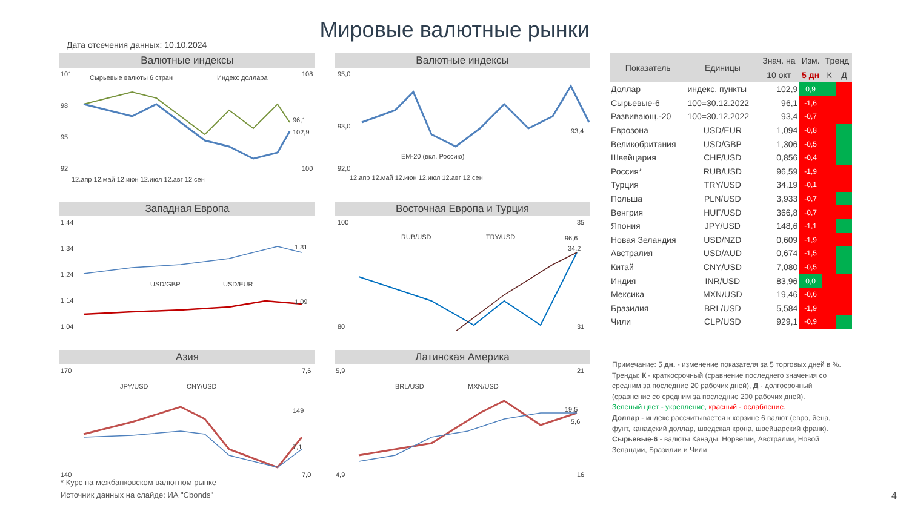Мировые валютные рынки
Дата отсечения данных: 10.10.2024
Валютные индексы
101
98
95
92
108
100
Сырьевые валюты 6 стран
Индекс доллара
96,1
102,9
12.апр 12.май 12.июн 12.июл 12.авг 12.сен
Валютные индексы
95,0
93,0
92,0
93,4
EM-20 (вкл. Россию)
12.апр 12.май 12.июн 12.июл 12.авг 12.сен
Западная Европа
1,44
1,34
1,24
1,14
1,04
1,31
1,09
USD/GBP
USD/EUR
Восточная Европа и Турция
100
80
35
31
RUB/USD
TRY/USD
96,6
34,2
Азия
170
140
7,6
7,0
JPY/USD
CNY/USD
149
7,1
Латинская Америка
5,9
4,9
21
16
BRL/USD
MXN/USD
19,5
5,6
| Показатель | Единицы | Знач. на | Изм. | Тренд | |
| --- | --- | --- | --- | --- | --- |
| | | 10 окт | 5 дн | К | Д |
| Доллар | индекс. пункты | 102,9 | 0,9 | | |
| Сырьевые-6 | 100=30.12.2022 | 96,1 | -1,6 | | |
| Развивающ.-20 | 100=30.12.2022 | 93,4 | -0,7 | | |
| Еврозона | USD/EUR | 1,094 | -0,8 | | |
| Великобритания | USD/GBP | 1,306 | -0,5 | | |
| Швейцария | CHF/USD | 0,856 | -0,4 | | |
| Россия* | RUB/USD | 96,59 | -1,9 | | |
| Турция | TRY/USD | 34,19 | -0,1 | | |
| Польша | PLN/USD | 3,933 | -0,7 | | |
| Венгрия | HUF/USD | 366,8 | -0,7 | | |
| Япония | JPY/USD | 148,6 | -1,1 | | |
| Новая Зеландия | USD/NZD | 0,609 | -1,9 | | |
| Австралия | USD/AUD | 0,674 | -1,5 | | |
| Китай | CNY/USD | 7,080 | -0,5 | | |
| Индия | INR/USD | 83,96 | 0,0 | | |
| Мексика | MXN/USD | 19,46 | -0,6 | | |
| Бразилия | BRL/USD | 5,584 | -1,9 | | |
| Чили | CLP/USD | 929,1 | -0,9 | | |
Примечание: 5 дн. - изменение показателя за 5 торговых дней в %. Тренды: К - краткосрочный (сравнение последнего значения со средним за последние 20 рабочих дней), Д - долгосрочный (сравнение со средним за последние 200 рабочих дней).
Зеленый цвет - укрепление, красный - ослабление.
Доллар - индекс рассчитывается к корзине 6 валют (евро, йена, фунт, канадский доллар, шведская крона, швейцарский франк).
Сырьевые-6 - валюты Канады, Норвегии, Австралии, Новой Зеландии, Бразилии и Чили
* Курс на межбанковском валютном рынке
Источник данных на слайде: ИА "Cbonds"
4